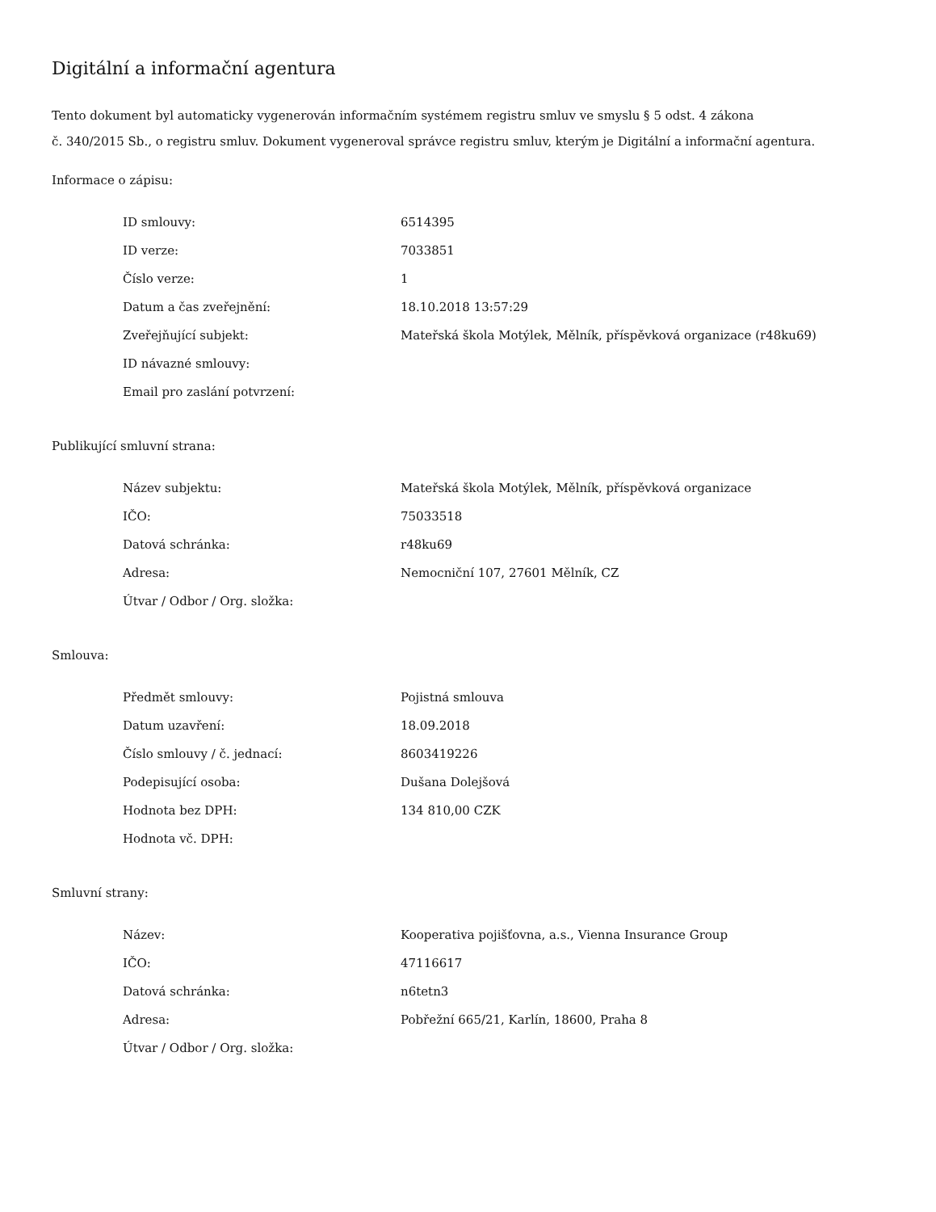Digitální a informační agentura
Tento dokument byl automaticky vygenerován informačním systémem registru smluv ve smyslu § 5 odst. 4 zákona
č. 340/2015 Sb., o registru smluv. Dokument vygeneroval správce registru smluv, kterým je Digitální a informační agentura.
Informace o zápisu:
| ID smlouvy: | 6514395 |
| ID verze: | 7033851 |
| Číslo verze: | 1 |
| Datum a čas zveřejnění: | 18.10.2018 13:57:29 |
| Zveřejňující subjekt: | Mateřská škola Motýlek, Mělník, příspěvková organizace (r48ku69) |
| ID návazné smlouvy: | |
| Email pro zaslání potvrzení: | |
Publikující smluvní strana:
| Název subjektu: | Mateřská škola Motýlek, Mělník, příspěvková organizace |
| IČO: | 75033518 |
| Datová schránka: | r48ku69 |
| Adresa: | Nemocniční 107, 27601 Mělník, CZ |
| Útvar / Odbor / Org. složka: | |
Smlouva:
| Předmět smlouvy: | Pojistná smlouva |
| Datum uzavření: | 18.09.2018 |
| Číslo smlouvy / č. jednací: | 8603419226 |
| Podepisující osoba: | Dušana Dolejšová |
| Hodnota bez DPH: | 134 810,00 CZK |
| Hodnota vč. DPH: | |
Smluvní strany:
| Název: | Kooperativa pojišťovna, a.s., Vienna Insurance Group |
| IČO: | 47116617 |
| Datová schránka: | n6tetn3 |
| Adresa: | Pobřežní 665/21, Karlín, 18600, Praha 8 |
| Útvar / Odbor / Org. složka: | |